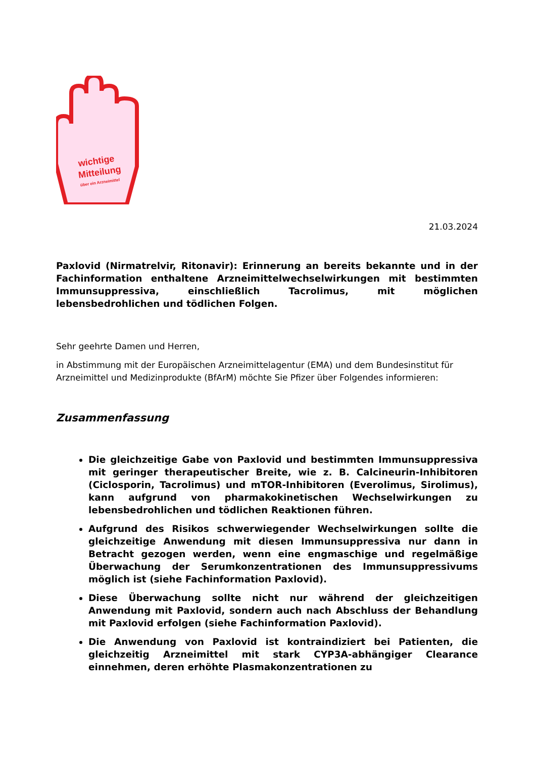wichtige
Mitteilung
über ein Arzneimittel
21.03.2024
Paxlovid (Nirmatrelvir, Ritonavir): Erinnerung an bereits bekannte und in der Fachinformation enthaltene Arzneimittelwechselwirkungen mit bestimmten Immunsuppressiva, einschließlich Tacrolimus, mit möglichen lebensbedrohlichen und tödlichen Folgen.
Sehr geehrte Damen und Herren,
in Abstimmung mit der Europäischen Arzneimittelagentur (EMA) und dem Bundesinstitut für Arzneimittel und Medizinprodukte (BfArM) möchte Sie Pfizer über Folgendes informieren:
Zusammenfassung
Die gleichzeitige Gabe von Paxlovid und bestimmten Immunsuppressiva mit geringer therapeutischer Breite, wie z. B. Calcineurin-Inhibitoren (Ciclosporin, Tacrolimus) und mTOR-Inhibitoren (Everolimus, Sirolimus), kann aufgrund von pharmakokinetischen Wechselwirkungen zu lebensbedrohlichen und tödlichen Reaktionen führen.
Aufgrund des Risikos schwerwiegender Wechselwirkungen sollte die gleichzeitige Anwendung mit diesen Immunsuppressiva nur dann in Betracht gezogen werden, wenn eine engmaschige und regelmäßige Überwachung der Serumkonzentrationen des Immunsuppressivums möglich ist (siehe Fachinformation Paxlovid).
Diese Überwachung sollte nicht nur während der gleichzeitigen Anwendung mit Paxlovid, sondern auch nach Abschluss der Behandlung mit Paxlovid erfolgen (siehe Fachinformation Paxlovid).
Die Anwendung von Paxlovid ist kontraindiziert bei Patienten, die gleichzeitig Arzneimittel mit stark CYP3A-abhängiger Clearance einnehmen, deren erhöhte Plasmakonzentrationen zu